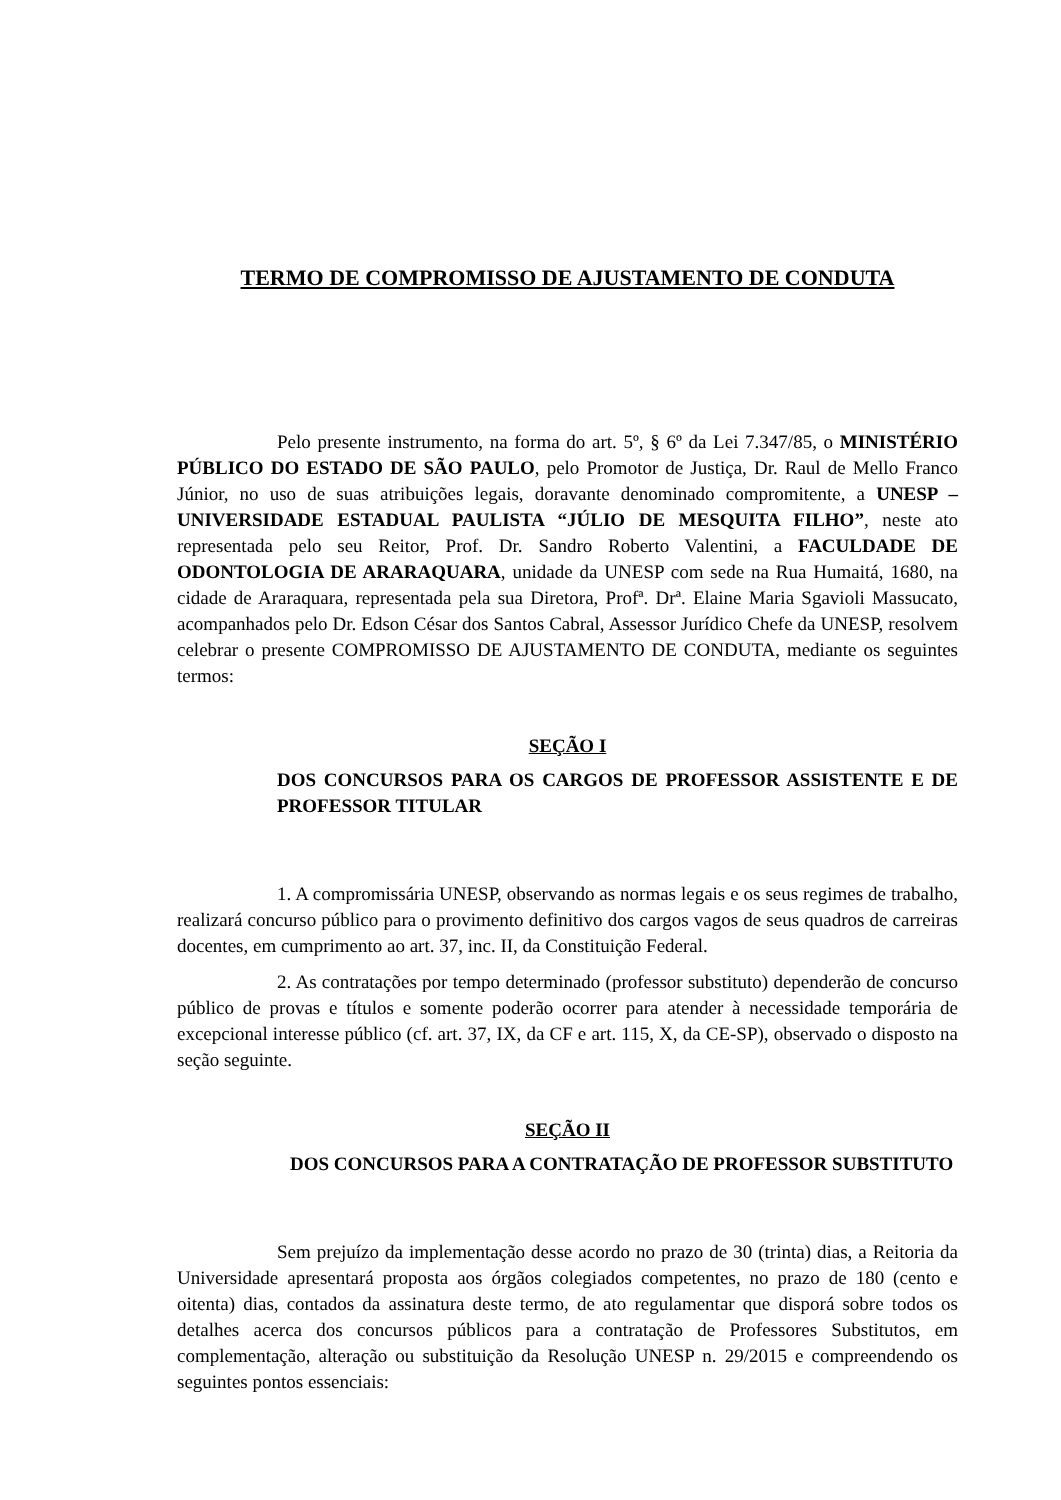TERMO DE COMPROMISSO DE AJUSTAMENTO DE CONDUTA
Pelo presente instrumento, na forma do art. 5º, § 6º da Lei 7.347/85, o MINISTÉRIO PÚBLICO DO ESTADO DE SÃO PAULO, pelo Promotor de Justiça, Dr. Raul de Mello Franco Júnior, no uso de suas atribuições legais, doravante denominado compromitente, a UNESP – UNIVERSIDADE ESTADUAL PAULISTA “JÚLIO DE MESQUITA FILHO”, neste ato representada pelo seu Reitor, Prof. Dr. Sandro Roberto Valentini, a FACULDADE DE ODONTOLOGIA DE ARARAQUARA, unidade da UNESP com sede na Rua Humaitá, 1680, na cidade de Araraquara, representada pela sua Diretora, Profª. Drª. Elaine Maria Sgavioli Massucato, acompanhados pelo Dr. Edson César dos Santos Cabral, Assessor Jurídico Chefe da UNESP, resolvem celebrar o presente COMPROMISSO DE AJUSTAMENTO DE CONDUTA, mediante os seguintes termos:
SEÇÃO I
DOS CONCURSOS PARA OS CARGOS DE PROFESSOR ASSISTENTE E DE PROFESSOR TITULAR
1. A compromissária UNESP, observando as normas legais e os seus regimes de trabalho, realizará concurso público para o provimento definitivo dos cargos vagos de seus quadros de carreiras docentes, em cumprimento ao art. 37, inc. II, da Constituição Federal.
2. As contratações por tempo determinado (professor substituto) dependerão de concurso público de provas e títulos e somente poderão ocorrer para atender à necessidade temporária de excepcional interesse público (cf. art. 37, IX, da CF e art. 115, X, da CE-SP), observado o disposto na seção seguinte.
SEÇÃO II
DOS CONCURSOS PARA A CONTRATAÇÃO DE PROFESSOR SUBSTITUTO
Sem prejuízo da implementação desse acordo no prazo de 30 (trinta) dias, a Reitoria da Universidade apresentará proposta aos órgãos colegiados competentes, no prazo de 180 (cento e oitenta) dias, contados da assinatura deste termo, de ato regulamentar que disporá sobre todos os detalhes acerca dos concursos públicos para a contratação de Professores Substitutos, em complementação, alteração ou substituição da Resolução UNESP n. 29/2015 e compreendendo os seguintes pontos essenciais: